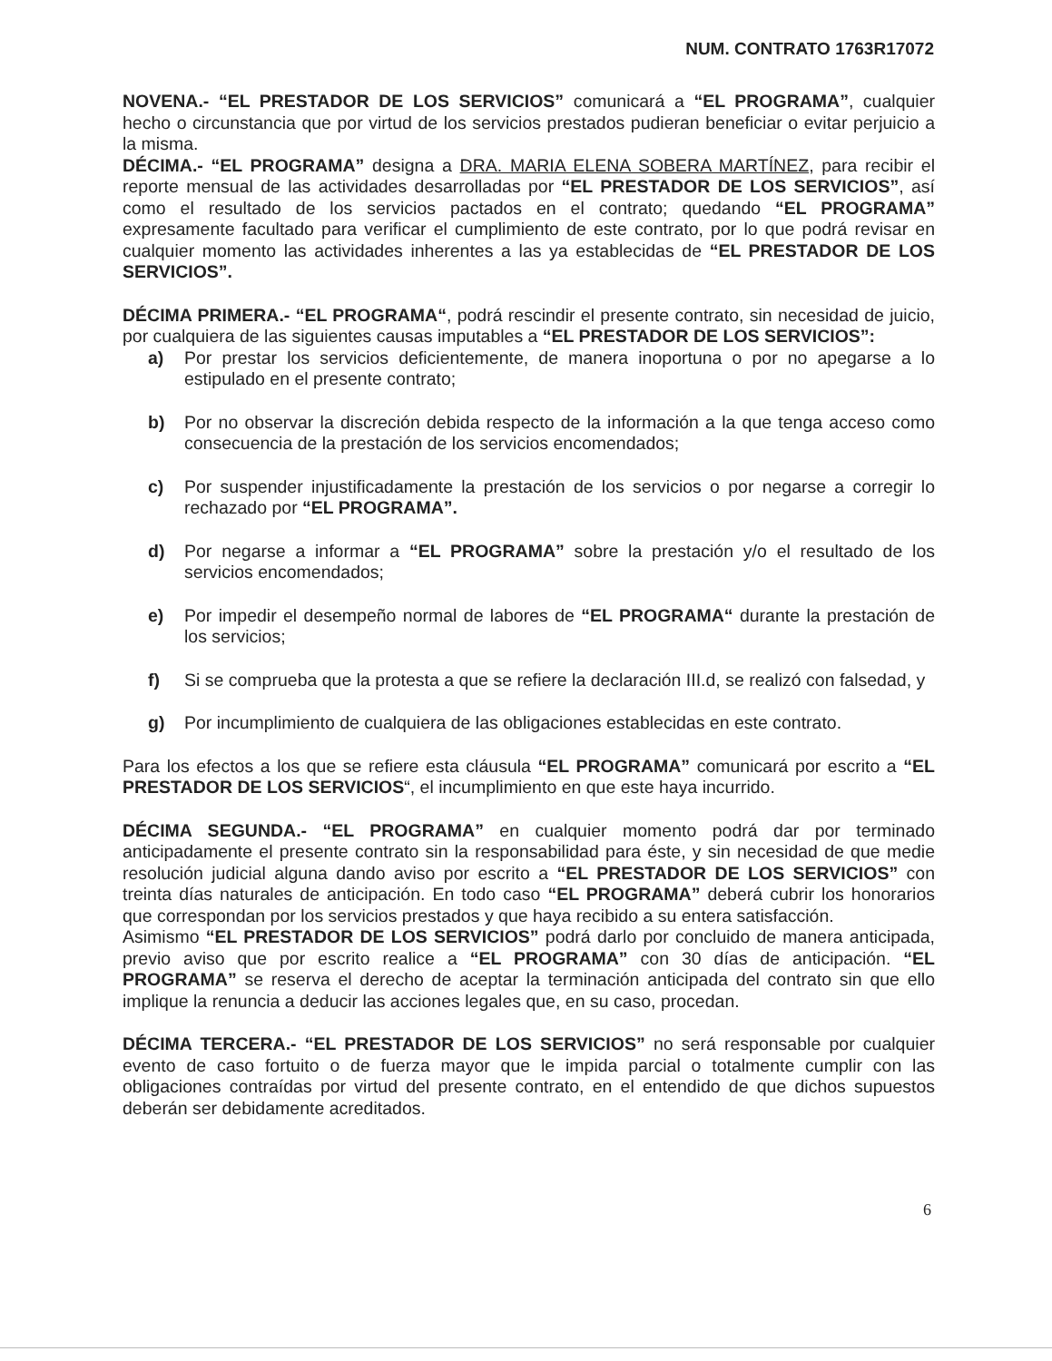NUM. CONTRATO 1763R17072
NOVENA.- “EL PRESTADOR DE LOS SERVICIOS” comunicará a “EL PROGRAMA”, cualquier hecho o circunstancia que por virtud de los servicios prestados pudieran beneficiar o evitar perjuicio a la misma.
DÉCIMA.- “EL PROGRAMA” designa a DRA. MARIA ELENA SOBERA MARTÍNEZ, para recibir el reporte mensual de las actividades desarrolladas por “EL PRESTADOR DE LOS SERVICIOS”, así como el resultado de los servicios pactados en el contrato; quedando “EL PROGRAMA” expresamente facultado para verificar el cumplimiento de este contrato, por lo que podrá revisar en cualquier momento las actividades inherentes a las ya establecidas de “EL PRESTADOR DE LOS SERVICIOS”.
DÉCIMA PRIMERA.- “EL PROGRAMA“, podrá rescindir el presente contrato, sin necesidad de juicio, por cualquiera de las siguientes causas imputables a “EL PRESTADOR DE LOS SERVICIOS”:
a) Por prestar los servicios deficientemente, de manera inoportuna o por no apegarse a lo estipulado en el presente contrato;
b) Por no observar la discreción debida respecto de la información a la que tenga acceso como consecuencia de la prestación de los servicios encomendados;
c) Por suspender injustificadamente la prestación de los servicios o por negarse a corregir lo rechazado por “EL PROGRAMA”.
d) Por negarse a informar a “EL PROGRAMA” sobre la prestación y/o el resultado de los servicios encomendados;
e) Por impedir el desempeño normal de labores de “EL PROGRAMA“ durante la prestación de los servicios;
f) Si se comprueba que la protesta a que se refiere la declaración III.d, se realizó con falsedad, y
g) Por incumplimiento de cualquiera de las obligaciones establecidas en este contrato.
Para los efectos a los que se refiere esta cláusula “EL PROGRAMA” comunicará por escrito a “EL PRESTADOR DE LOS SERVICIOS“, el incumplimiento en que este haya incurrido.
DÉCIMA SEGUNDA.- “EL PROGRAMA” en cualquier momento podrá dar por terminado anticipadamente el presente contrato sin la responsabilidad para éste, y sin necesidad de que medie resolución judicial alguna dando aviso por escrito a “EL PRESTADOR DE LOS SERVICIOS” con treinta días naturales de anticipación. En todo caso “EL PROGRAMA” deberá cubrir los honorarios que correspondan por los servicios prestados y que haya recibido a su entera satisfacción.
Asimismo “EL PRESTADOR DE LOS SERVICIOS” podrá darlo por concluido de manera anticipada, previo aviso que por escrito realice a “EL PROGRAMA” con 30 días de anticipación. “EL PROGRAMA” se reserva el derecho de aceptar la terminación anticipada del contrato sin que ello implique la renuncia a deducir las acciones legales que, en su caso, procedan.
DÉCIMA TERCERA.- “EL PRESTADOR DE LOS SERVICIOS” no será responsable por cualquier evento de caso fortuito o de fuerza mayor que le impida parcial o totalmente cumplir con las obligaciones contraídas por virtud del presente contrato, en el entendido de que dichos supuestos deberán ser debidamente acreditados.
6